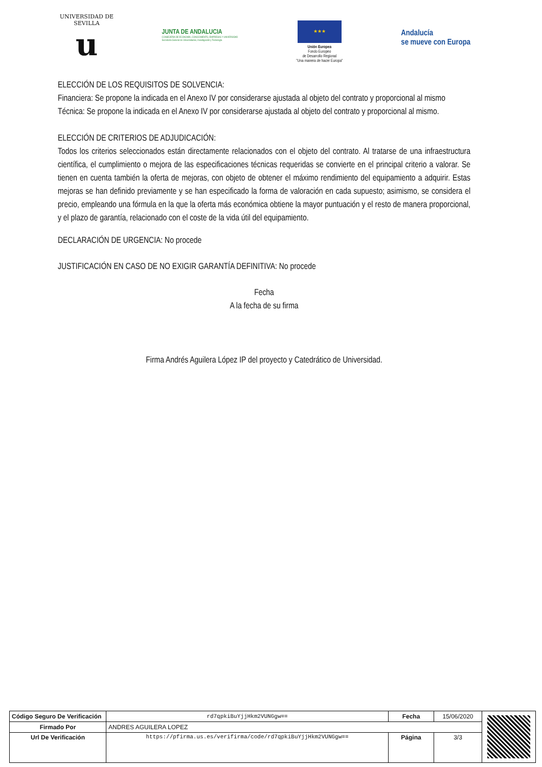UNIVERSIDAD DE SEVILLA
u
JUNTA DE ANDALUCIA
CONSEJERÍA DE ECONOMÍA, CONOCIMIENTO, EMPRESAS Y UNIVERSIDAD
Secretaría General de Universidades, Investigación y Tecnología
★★★
Unión Europea
Fondo Europeo
de Desarrollo Regional
"Una manera de hacer Europa"
Andalucía
se mueve con Europa
ELECCIÓN DE LOS REQUISITOS DE SOLVENCIA:
Financiera: Se propone la indicada en el Anexo IV por considerarse ajustada al objeto del contrato y proporcional al mismo
Técnica: Se propone la indicada en el Anexo IV por considerarse ajustada al objeto del contrato y proporcional al mismo.
ELECCIÓN DE CRITERIOS DE ADJUDICACIÓN:
Todos los criterios seleccionados están directamente relacionados con el objeto del contrato. Al tratarse de una infraestructura científica, el cumplimiento o mejora de las especificaciones técnicas requeridas se convierte en el principal criterio a valorar. Se tienen en cuenta también la oferta de mejoras, con objeto de obtener el máximo rendimiento del equipamiento a adquirir. Estas mejoras se han definido previamente y se han especificado la forma de valoración en cada supuesto; asimismo, se considera el precio, empleando una fórmula en la que la oferta más económica obtiene la mayor puntuación y el resto de manera proporcional, y el plazo de garantía, relacionado con el coste de la vida útil del equipamiento.
DECLARACIÓN DE URGENCIA: No procede
JUSTIFICACIÓN EN CASO DE NO EXIGIR GARANTÍA DEFINITIVA: No procede
Fecha
A la fecha de su firma
Firma Andrés Aguilera López IP del proyecto y Catedrático de Universidad.
| Código Seguro De Verificación | rd7qpkiBuYjjHkm2VUNGgw== | Fecha | 15/06/2020 | |
| Firmado Por | ANDRES AGUILERA LOPEZ | | | |
| Url De Verificación | https://pfirma.us.es/verifirma/code/rd7qpkiBuYjjHkm2VUNGgw== | Página | 3/3 | |